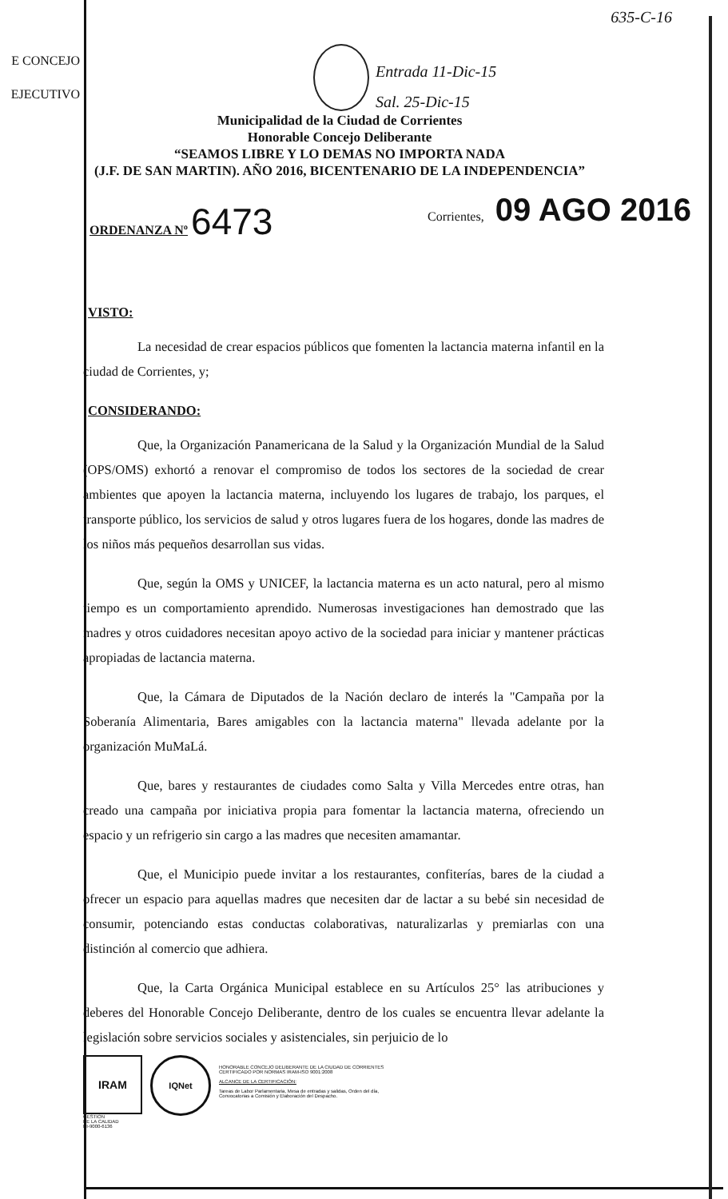E CONCEJO
EJECUTIVO
635-C-16
Entrada 11-Dic-15
Sal. 25-Dic-15
Municipalidad de la Ciudad de Corrientes
Honorable Concejo Deliberante
“SEAMOS LIBRE Y LO DEMAS NO IMPORTA NADA
(J.F. DE SAN MARTIN). AÑO 2016, BICENTENARIO DE LA INDEPENDENCIA”
Corrientes, 09 AGO 2016
ORDENANZA Nº 6473
VISTO:
La necesidad de crear espacios públicos que fomenten la lactancia materna infantil en la ciudad de Corrientes, y;
CONSIDERANDO:
Que, la Organización Panamericana de la Salud y la Organización Mundial de la Salud (OPS/OMS) exhortó a renovar el compromiso de todos los sectores de la sociedad de crear ambientes que apoyen la lactancia materna, incluyendo los lugares de trabajo, los parques, el transporte público, los servicios de salud y otros lugares fuera de los hogares, donde las madres de los niños más pequeños desarrollan sus vidas.
Que, según la OMS y UNICEF, la lactancia materna es un acto natural, pero al mismo tiempo es un comportamiento aprendido. Numerosas investigaciones han demostrado que las madres y otros cuidadores necesitan apoyo activo de la sociedad para iniciar y mantener prácticas apropiadas de lactancia materna.
Que, la Cámara de Diputados de la Nación declaro de interés la "Campaña por la Soberanía Alimentaria, Bares amigables con la lactancia materna" llevada adelante por la organización MuMaLá.
Que, bares y restaurantes de ciudades como Salta y Villa Mercedes entre otras, han creado una campaña por iniciativa propia para fomentar la lactancia materna, ofreciendo un espacio y un refrigerio sin cargo a las madres que necesiten amamantar.
Que, el Municipio puede invitar a los restaurantes, confiterías, bares de la ciudad a ofrecer un espacio para aquellas madres que necesiten dar de lactar a su bebé sin necesidad de consumir, potenciando estas conductas colaborativas, naturalizarlas y premiarlas con una distinción al comercio que adhiera.
Que, la Carta Orgánica Municipal establece en su Artículos 25° las atribuciones y deberes del Honorable Concejo Deliberante, dentro de los cuales se encuentra llevar adelante la legislación sobre servicios sociales y asistenciales, sin perjuicio de lo
IRAM
GESTION
DE LA CALIDAD
RI-9000-6136
IQNet
HONORABLE CONCEJO DELIBERANTE DE LA CIUDAD DE CORRIENTES
CERTIFICADO POR NORMAS IRAM-ISO 9001:2008
ALCANCE DE LA CERTIFICACIÓN:
Tareas de Labor Parlamentaria, Mesa de entradas y salidas, Orden del día,
Convocatorias a Comisión y Elaboración del Despacho.